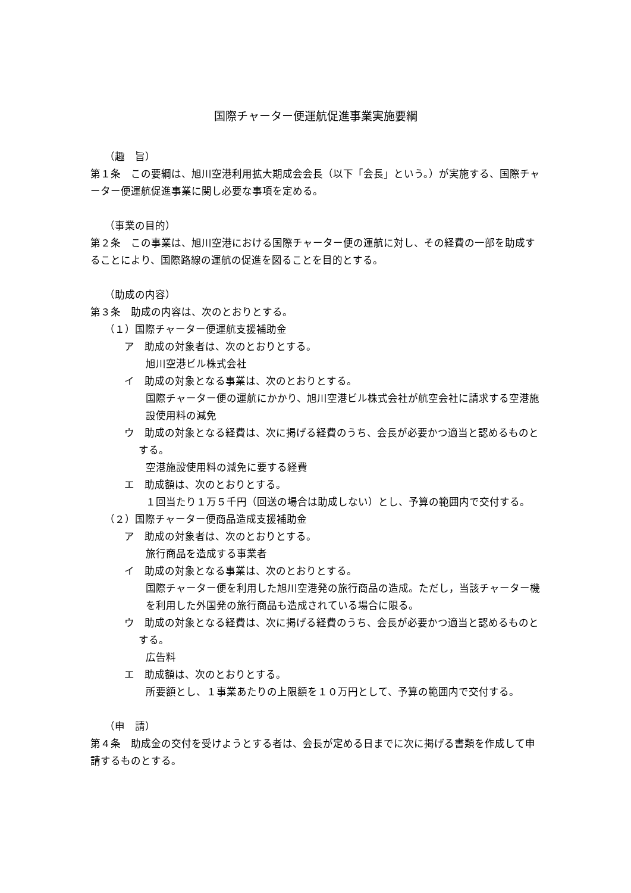国際チャーター便運航促進事業実施要綱
（趣　旨）
第１条　この要綱は、旭川空港利用拡大期成会会長（以下「会長」という。）が実施する、国際チャーター便運航促進事業に関し必要な事項を定める。
（事業の目的）
第２条　この事業は、旭川空港における国際チャーター便の運航に対し、その経費の一部を助成することにより、国際路線の運航の促進を図ることを目的とする。
（助成の内容）
第３条　助成の内容は、次のとおりとする。
（１）国際チャーター便運航支援補助金
ア　助成の対象者は、次のとおりとする。
旭川空港ビル株式会社
イ　助成の対象となる事業は、次のとおりとする。
国際チャーター便の運航にかかり、旭川空港ビル株式会社が航空会社に請求する空港施設使用料の減免
ウ　助成の対象となる経費は、次に掲げる経費のうち、会長が必要かつ適当と認めるものとする。
空港施設使用料の減免に要する経費
エ　助成額は、次のとおりとする。
１回当たり１万５千円（回送の場合は助成しない）とし、予算の範囲内で交付する。
（２）国際チャーター便商品造成支援補助金
ア　助成の対象者は、次のとおりとする。
旅行商品を造成する事業者
イ　助成の対象となる事業は、次のとおりとする。
国際チャーター便を利用した旭川空港発の旅行商品の造成。ただし，当該チャーター機を利用した外国発の旅行商品も造成されている場合に限る。
ウ　助成の対象となる経費は、次に掲げる経費のうち、会長が必要かつ適当と認めるものとする。
広告料
エ　助成額は、次のとおりとする。
所要額とし、１事業あたりの上限額を１０万円として、予算の範囲内で交付する。
（申　請）
第４条　助成金の交付を受けようとする者は、会長が定める日までに次に掲げる書類を作成して申請するものとする。